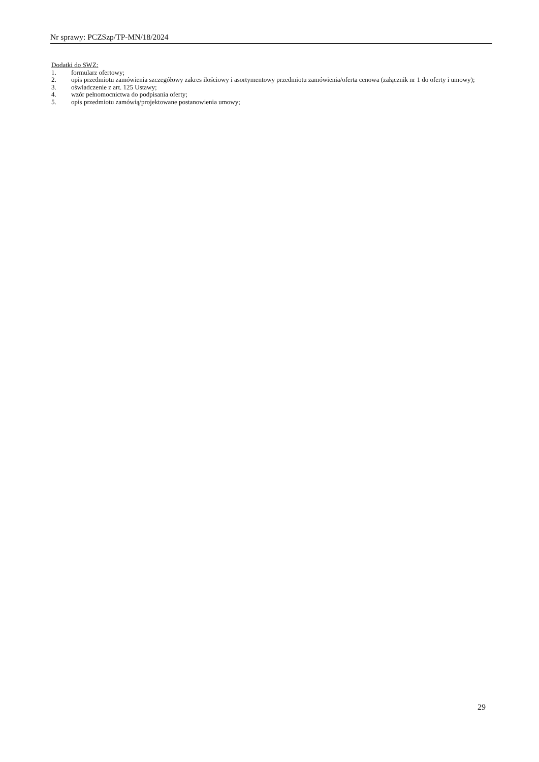Nr sprawy: PCZSzp/TP-MN/18/2024
Dodatki do SWZ:
1. formularz ofertowy;
2. opis przedmiotu zamówienia szczegółowy zakres ilościowy i asortymentowy przedmiotu zamówienia/oferta cenowa (załącznik nr 1 do oferty i umowy);
3. oświadczenie z art. 125 Ustawy;
4. wzór pełnomocnictwa do podpisania oferty;
5. opis przedmiotu zamówią/projektowane postanowienia umowy;
29